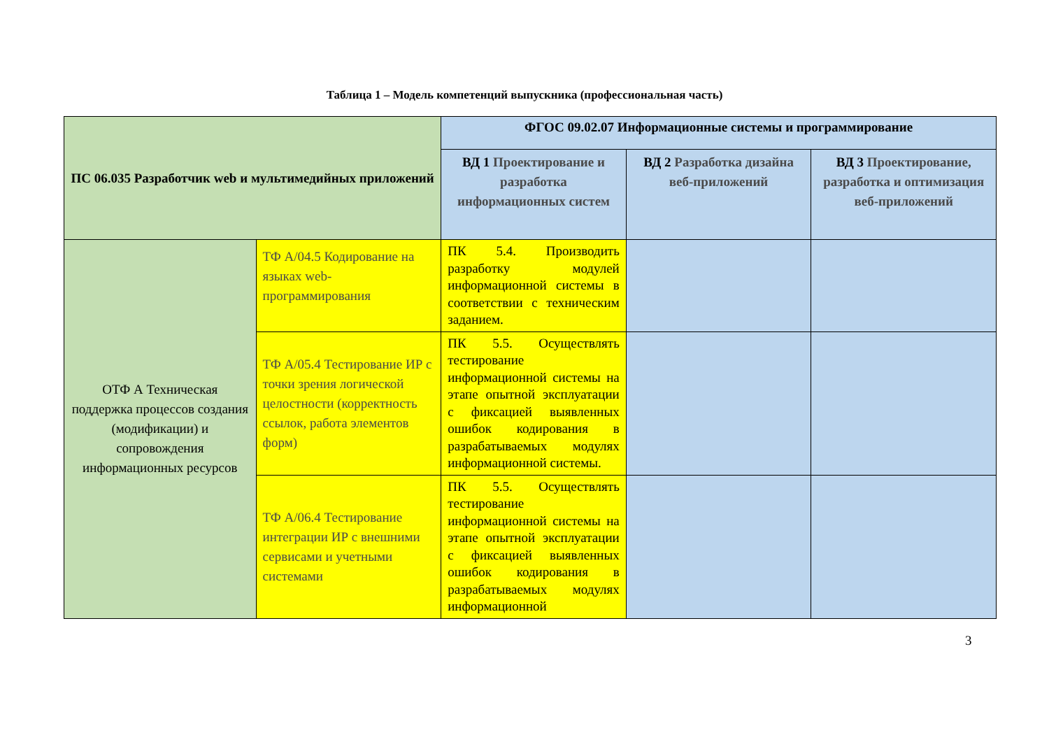Таблица 1 – Модель компетенций выпускника (профессиональная часть)
| ПС 06.035 Разработчик web и мультимедийных приложений | | ФГОС 09.02.07 Информационные системы и программирование | | |
| --- | --- | --- | --- | --- |
| | | ВД 1 Проектирование и разработка информационных систем | ВД 2 Разработка дизайна веб-приложений | ВД 3 Проектирование, разработка и оптимизация веб-приложений |
| ОТФ А Техническая поддержка процессов создания (модификации) и сопровождения информационных ресурсов | ТФ А/04.5 Кодирование на языках web-программирования | ПК 5.4. Производить разработку модулей информационной системы в соответствии с техническим заданием. | | |
| | ТФ А/05.4 Тестирование ИР с точки зрения логической целостности (корректность ссылок, работа элементов форм) | ПК 5.5. Осуществлять тестирование информационной системы на этапе опытной эксплуатации с фиксацией выявленных ошибок кодирования в разрабатываемых модулях информационной системы. | | |
| | ТФ А/06.4 Тестирование интеграции ИР с внешними сервисами и учетными системами | ПК 5.5. Осуществлять тестирование информационной системы на этапе опытной эксплуатации с фиксацией выявленных ошибок кодирования в разрабатываемых модулях информационной | | |
3